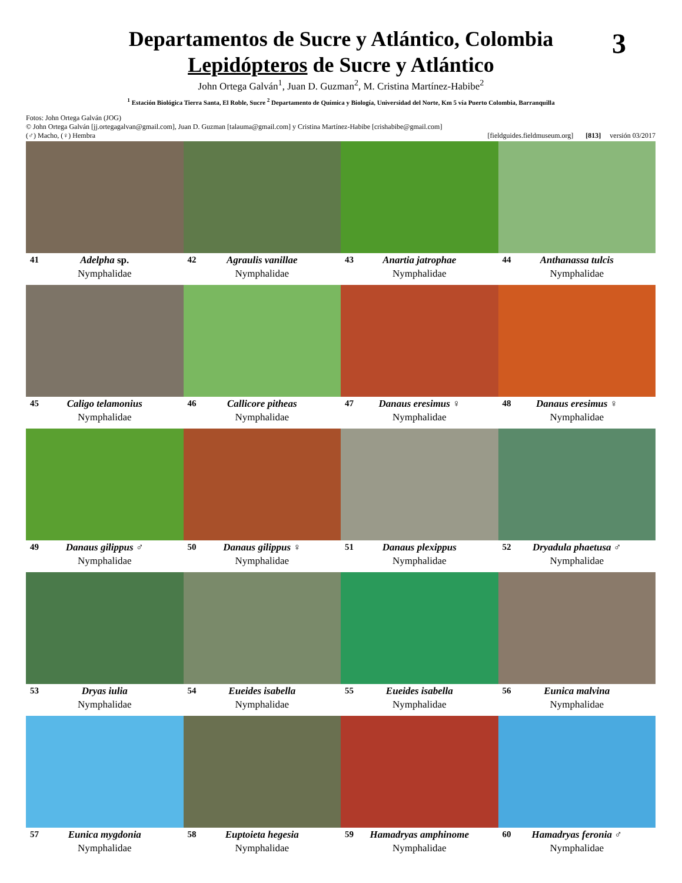3
Departamentos de Sucre y Atlántico, Colombia
Lepidópteros de Sucre y Atlántico
John Ortega Galván<sup>1</sup>, Juan D. Guzman<sup>2</sup>, M. Cristina Martínez-Habibe<sup>2</sup>
<sup>1</sup> Estación Biológica Tierra Santa, El Roble, Sucre <sup>2</sup> Departamento de Química y Biología, Universidad del Norte, Km 5 vía Puerto Colombia, Barranquilla
Fotos: John Ortega Galván (JOG)
© John Ortega Galván [jj.ortegagalvan@gmail.com], Juan D. Guzman [talauma@gmail.com] y Cristina Martínez-Habibe [crishabibe@gmail.com]
(♂) Macho, (♀) Hembra [fieldguides.fieldmuseum.org] [813] versión 03/2017
41 Adelpha sp.
Nymphalidae
42 Agraulis vanillae
Nymphalidae
43 Anartia jatrophae
Nymphalidae
44 Anthanassa tulcis
Nymphalidae
45 Caligo telamonius
Nymphalidae
46 Callicore pitheas
Nymphalidae
47 Danaus eresimus ♀
Nymphalidae
48 Danaus eresimus ♀
Nymphalidae
49 Danaus gilippus ♂
Nymphalidae
50 Danaus gilippus ♀
Nymphalidae
51 Danaus plexippus
Nymphalidae
52 Dryadula phaetusa ♂
Nymphalidae
53 Dryas iulia
Nymphalidae
54 Eueides isabella
Nymphalidae
55 Eueides isabella
Nymphalidae
56 Eunica malvina
Nymphalidae
57 Eunica mygdonia
Nymphalidae
58 Euptoieta hegesia
Nymphalidae
59 Hamadryas amphinome
Nymphalidae
60 Hamadryas feronia ♂
Nymphalidae